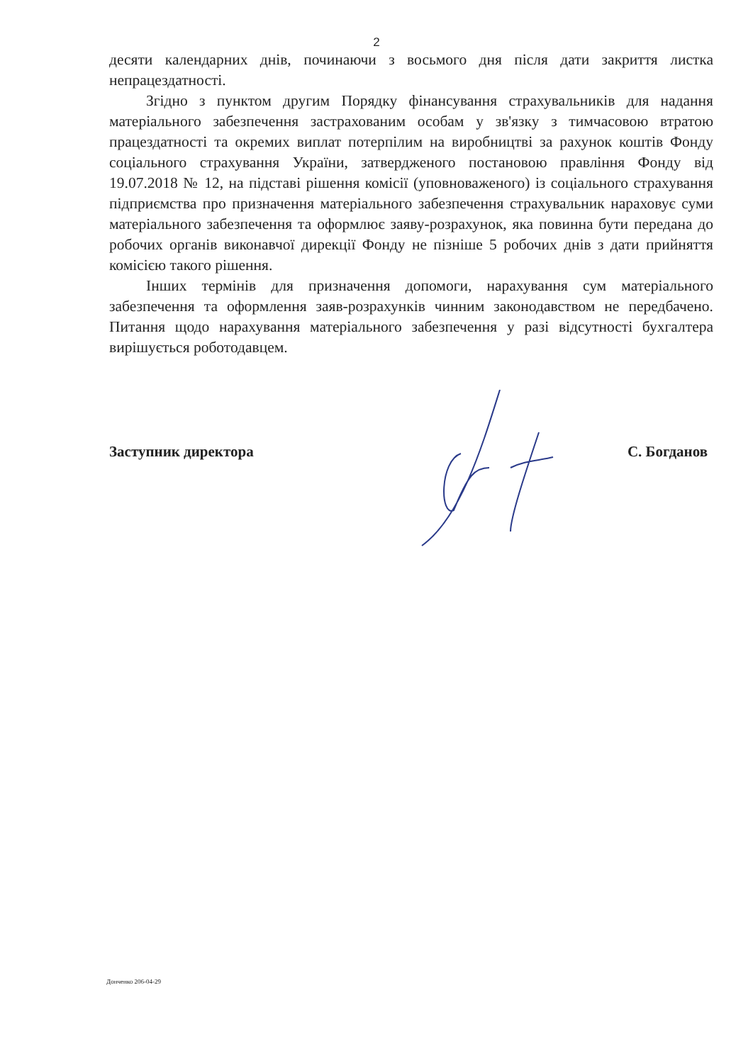2
десяти календарних днів, починаючи з восьмого дня після дати закриття листка непрацездатності.
Згідно з пунктом другим Порядку фінансування страхувальників для надання матеріального забезпечення застрахованим особам у зв'язку з тимчасовою втратою працездатності та окремих виплат потерпілим на виробництві за рахунок коштів Фонду соціального страхування України, затвердженого постановою правління Фонду від 19.07.2018 № 12, на підставі рішення комісії (уповноваженого) із соціального страхування підприємства про призначення матеріального забезпечення страхувальник нараховує суми матеріального забезпечення та оформлює заяву-розрахунок, яка повинна бути передана до робочих органів виконавчої дирекції Фонду не пізніше 5 робочих днів з дати прийняття комісією такого рішення.
Інших термінів для призначення допомоги, нарахування сум матеріального забезпечення та оформлення заяв-розрахунків чинним законодавством не передбачено. Питання щодо нарахування матеріального забезпечення у разі відсутності бухгалтера вирішується роботодавцем.
Заступник директора С. Богданов
Донченко 206-04-29